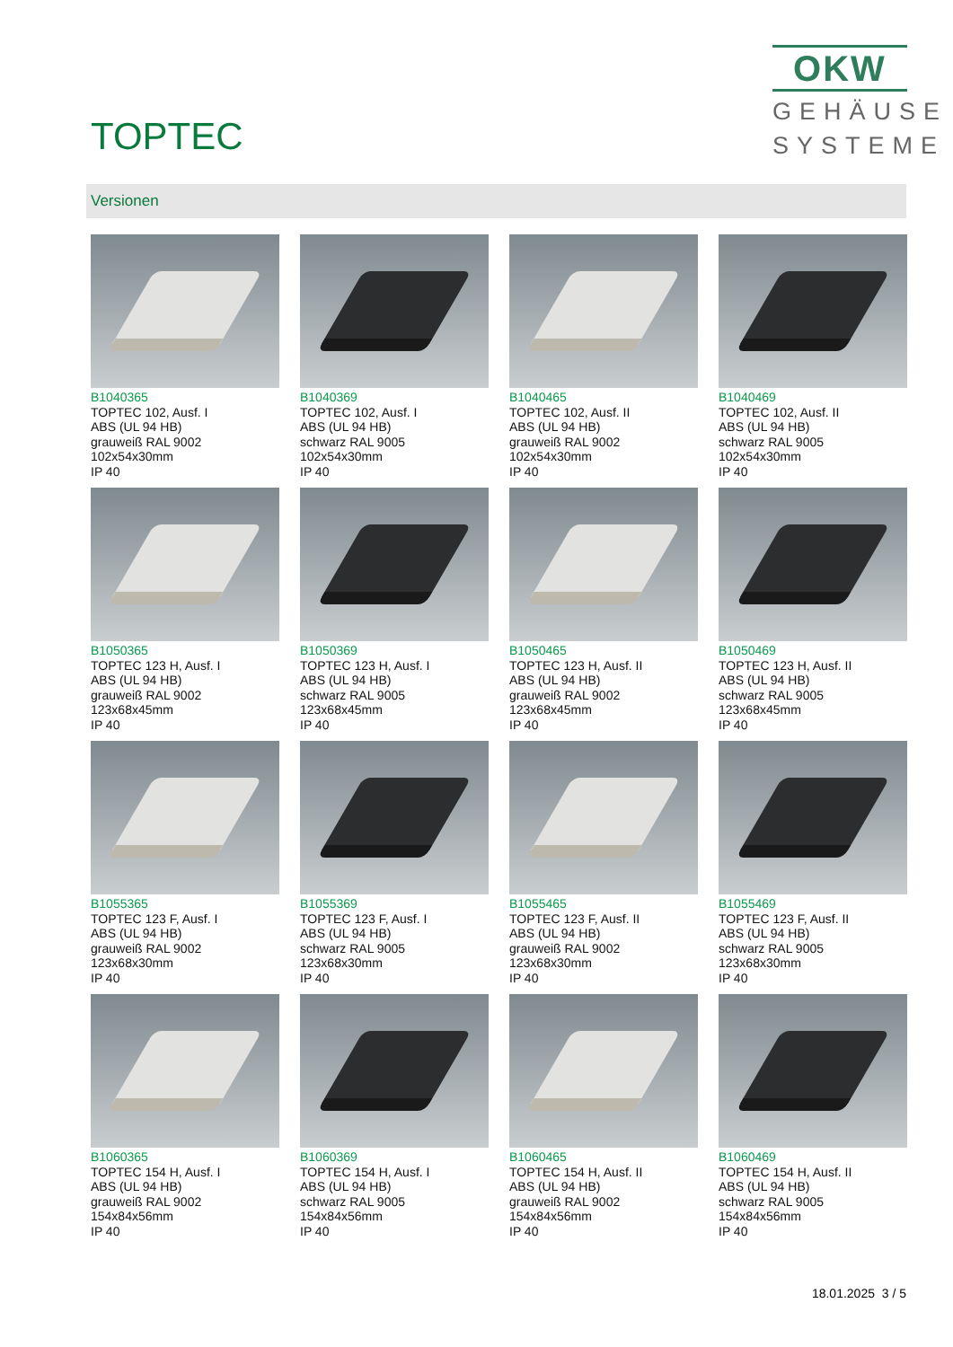TOPTEC
OKW
GEHÄUSE
SYSTEME
Versionen
B1040365
TOPTEC 102, Ausf. I
ABS (UL 94 HB)
grauweiß RAL 9002
102x54x30mm
IP 40
B1040369
TOPTEC 102, Ausf. I
ABS (UL 94 HB)
schwarz RAL 9005
102x54x30mm
IP 40
B1040465
TOPTEC 102, Ausf. II
ABS (UL 94 HB)
grauweiß RAL 9002
102x54x30mm
IP 40
B1040469
TOPTEC 102, Ausf. II
ABS (UL 94 HB)
schwarz RAL 9005
102x54x30mm
IP 40
B1050365
TOPTEC 123 H, Ausf. I
ABS (UL 94 HB)
grauweiß RAL 9002
123x68x45mm
IP 40
B1050369
TOPTEC 123 H, Ausf. I
ABS (UL 94 HB)
schwarz RAL 9005
123x68x45mm
IP 40
B1050465
TOPTEC 123 H, Ausf. II
ABS (UL 94 HB)
grauweiß RAL 9002
123x68x45mm
IP 40
B1050469
TOPTEC 123 H, Ausf. II
ABS (UL 94 HB)
schwarz RAL 9005
123x68x45mm
IP 40
B1055365
TOPTEC 123 F, Ausf. I
ABS (UL 94 HB)
grauweiß RAL 9002
123x68x30mm
IP 40
B1055369
TOPTEC 123 F, Ausf. I
ABS (UL 94 HB)
schwarz RAL 9005
123x68x30mm
IP 40
B1055465
TOPTEC 123 F, Ausf. II
ABS (UL 94 HB)
grauweiß RAL 9002
123x68x30mm
IP 40
B1055469
TOPTEC 123 F, Ausf. II
ABS (UL 94 HB)
schwarz RAL 9005
123x68x30mm
IP 40
B1060365
TOPTEC 154 H, Ausf. I
ABS (UL 94 HB)
grauweiß RAL 9002
154x84x56mm
IP 40
B1060369
TOPTEC 154 H, Ausf. I
ABS (UL 94 HB)
schwarz RAL 9005
154x84x56mm
IP 40
B1060465
TOPTEC 154 H, Ausf. II
ABS (UL 94 HB)
grauweiß RAL 9002
154x84x56mm
IP 40
B1060469
TOPTEC 154 H, Ausf. II
ABS (UL 94 HB)
schwarz RAL 9005
154x84x56mm
IP 40
18.01.2025 3 / 5